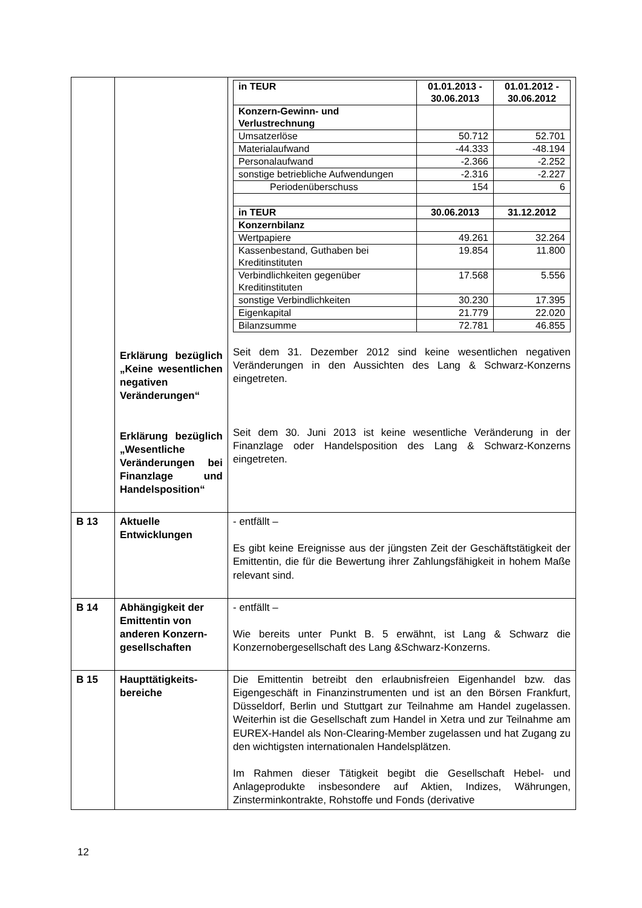| | Erklärung bezüglich „Keine wesentlichen negativen Veränderungen“ Erklärung bezüglich „Wesentliche Veränderungen bei Finanzlage und Handelsposition“ | / in TEUR / 01.01.2013 - 30.06.2013 / 01.01.2012 - 30.06.2012 / / --- / --- / --- / / Konzern-Gewinn- und Verlustrechnung / / / / Umsatzerlöse / 50.712 / 52.701 / / Materialaufwand / -44.333 / -48.194 / / Personalaufwand / -2.366 / -2.252 / / sonstige betriebliche Aufwendungen / -2.316 / -2.227 / / Periodenüberschuss / 154 / 6 / / in TEUR / 30.06.2013 / 31.12.2012 / / Konzernbilanz / / / / Wertpapiere / 49.261 / 32.264 / / Kassenbestand, Guthaben bei Kreditinstituten / 19.854 / 11.800 / / Verbindlichkeiten gegenüber Kreditinstituten / 17.568 / 5.556 / / sonstige Verbindlichkeiten / 30.230 / 17.395 / / Eigenkapital / 21.779 / 22.020 / / Bilanzsumme / 72.781 / 46.855 / Seit dem 31. Dezember 2012 sind keine wesentlichen negativen Veränderungen in den Aussichten des Lang & Schwarz-Konzerns eingetreten. Seit dem 30. Juni 2013 ist keine wesentliche Veränderung in der Finanzlage oder Handelsposition des Lang & Schwarz-Konzerns eingetreten. |
| B 13 | Aktuelle Entwicklungen | - entfällt – Es gibt keine Ereignisse aus der jüngsten Zeit der Geschäftstätigkeit der Emittentin, die für die Bewertung ihrer Zahlungsfähigkeit in hohem Maße relevant sind. |
| B 14 | Abhängigkeit der Emittentin von anderen Konzern-gesellschaften | - entfällt – Wie bereits unter Punkt B. 5 erwähnt, ist Lang & Schwarz die Konzernobergesellschaft des Lang &Schwarz-Konzerns. |
| B 15 | Haupttätigkeits-bereiche | Die Emittentin betreibt den erlaubnisfreien Eigenhandel bzw. das Eigengeschäft in Finanzinstrumenten und ist an den Börsen Frankfurt, Düsseldorf, Berlin und Stuttgart zur Teilnahme am Handel zugelassen. Weiterhin ist die Gesellschaft zum Handel in Xetra und zur Teilnahme am EUREX-Handel als Non-Clearing-Member zugelassen und hat Zugang zu den wichtigsten internationalen Handelsplätzen. Im Rahmen dieser Tätigkeit begibt die Gesellschaft Hebel- und Anlageprodukte insbesondere auf Aktien, Indizes, Währungen, Zinsterminkontrakte, Rohstoffe und Fonds (derivative |
12